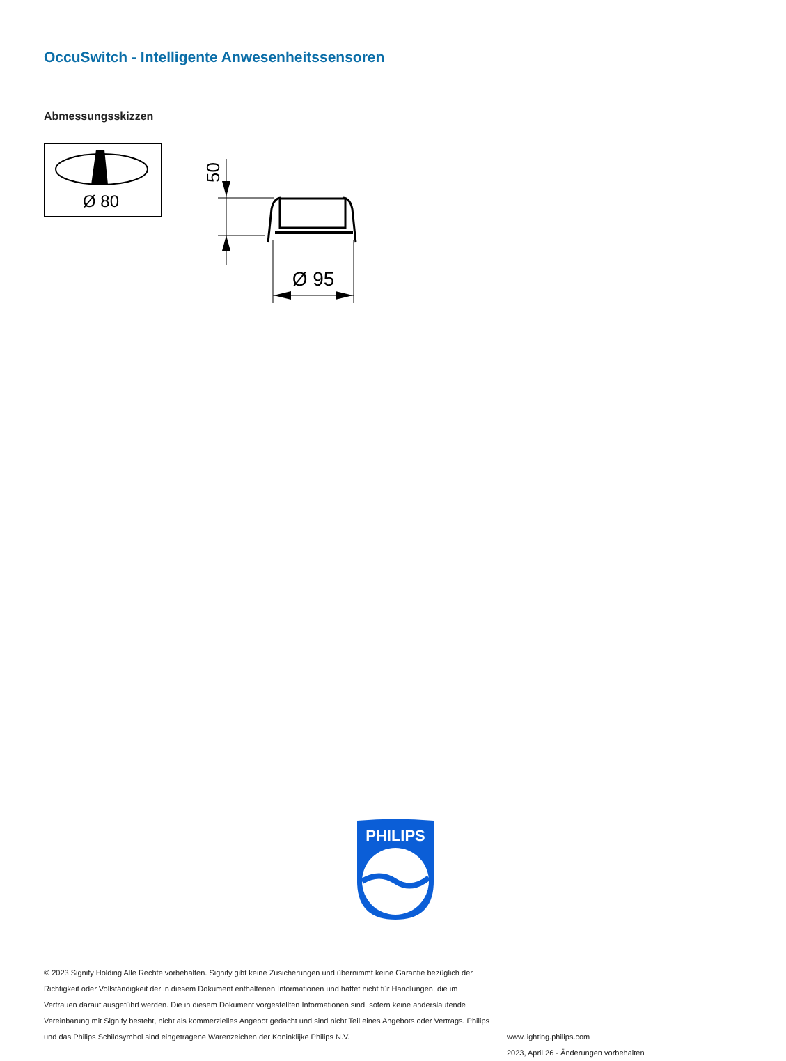OccuSwitch - Intelligente Anwesenheitssensoren
Abmessungsskizzen
Ø 80
50
Ø 95
PHILIPS
© 2023 Signify Holding Alle Rechte vorbehalten. Signify gibt keine Zusicherungen und übernimmt keine Garantie bezüglich der Richtigkeit oder Vollständigkeit der in diesem Dokument enthaltenen Informationen und haftet nicht für Handlungen, die im Vertrauen darauf ausgeführt werden. Die in diesem Dokument vorgestellten Informationen sind, sofern keine anderslautende Vereinbarung mit Signify besteht, nicht als kommerzielles Angebot gedacht und sind nicht Teil eines Angebots oder Vertrags. Philips und das Philips Schildsymbol sind eingetragene Warenzeichen der Koninklijke Philips N.V.
www.lighting.philips.com
2023, April 26 - Änderungen vorbehalten